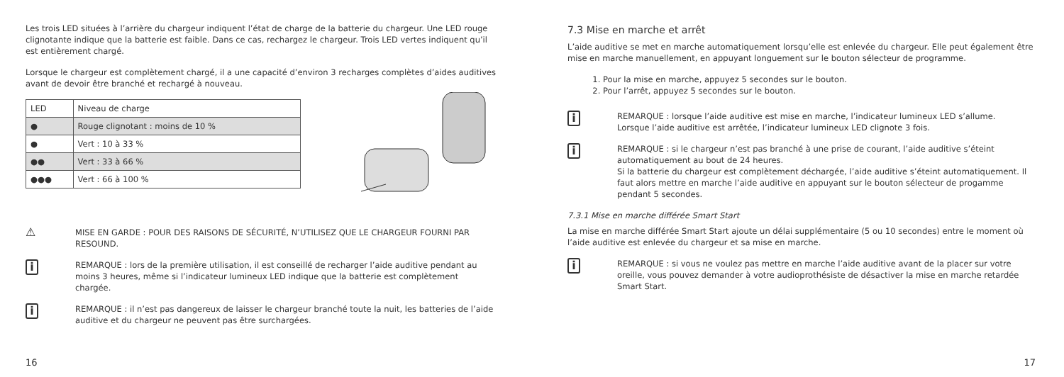Les trois LED situées à l’arrière du chargeur indiquent l’état de charge de la batterie du chargeur. Une LED rouge clignotante indique que la batterie est faible. Dans ce cas, rechargez le chargeur. Trois LED vertes indiquent qu’il est entièrement chargé.
Lorsque le chargeur est complètement chargé, il a une capacité d’environ 3 recharges complètes d’aides auditives avant de devoir être branché et rechargé à nouveau.
| LED | Niveau de charge |
| --- | --- |
| ● | Rouge clignotant : moins de 10 % |
| ● | Vert : 10 à 33 % |
| ●● | Vert : 33 à 66 % |
| ●●● | Vert : 66 à 100 % |
⚠
MISE EN GARDE : POUR DES RAISONS DE SÉCURITÉ, N’UTILISEZ QUE LE CHARGEUR FOURNI PAR RESOUND.
i
REMARQUE : lors de la première utilisation, il est conseillé de recharger l’aide auditive pendant au moins 3 heures, même si l’indicateur lumineux LED indique que la batterie est complètement chargée.
i
REMARQUE : il n’est pas dangereux de laisser le chargeur branché toute la nuit, les batteries de l’aide auditive et du chargeur ne peuvent pas être surchargées.
16
7.3 Mise en marche et arrêt
L’aide auditive se met en marche automatiquement lorsqu’elle est enlevée du chargeur. Elle peut également être mise en marche manuellement, en appuyant longuement sur le bouton sélecteur de programme.
1. Pour la mise en marche, appuyez 5 secondes sur le bouton.
2. Pour l’arrêt, appuyez 5 secondes sur le bouton.
i
REMARQUE : lorsque l’aide auditive est mise en marche, l’indicateur lumineux LED s’allume.
Lorsque l’aide auditive est arrêtée, l’indicateur lumineux LED clignote 3 fois.
i
REMARQUE : si le chargeur n’est pas branché à une prise de courant, l’aide auditive s’éteint automatiquement au bout de 24 heures.
Si la batterie du chargeur est complètement déchargée, l’aide auditive s’éteint automatiquement. Il faut alors mettre en marche l’aide auditive en appuyant sur le bouton sélecteur de progamme pendant 5 secondes.
7.3.1 Mise en marche différée Smart Start
La mise en marche différée Smart Start ajoute un délai supplémentaire (5 ou 10 secondes) entre le moment où l’aide auditive est enlevée du chargeur et sa mise en marche.
i
REMARQUE : si vous ne voulez pas mettre en marche l’aide auditive avant de la placer sur votre oreille, vous pouvez demander à votre audioprothésiste de désactiver la mise en marche retardée Smart Start.
17